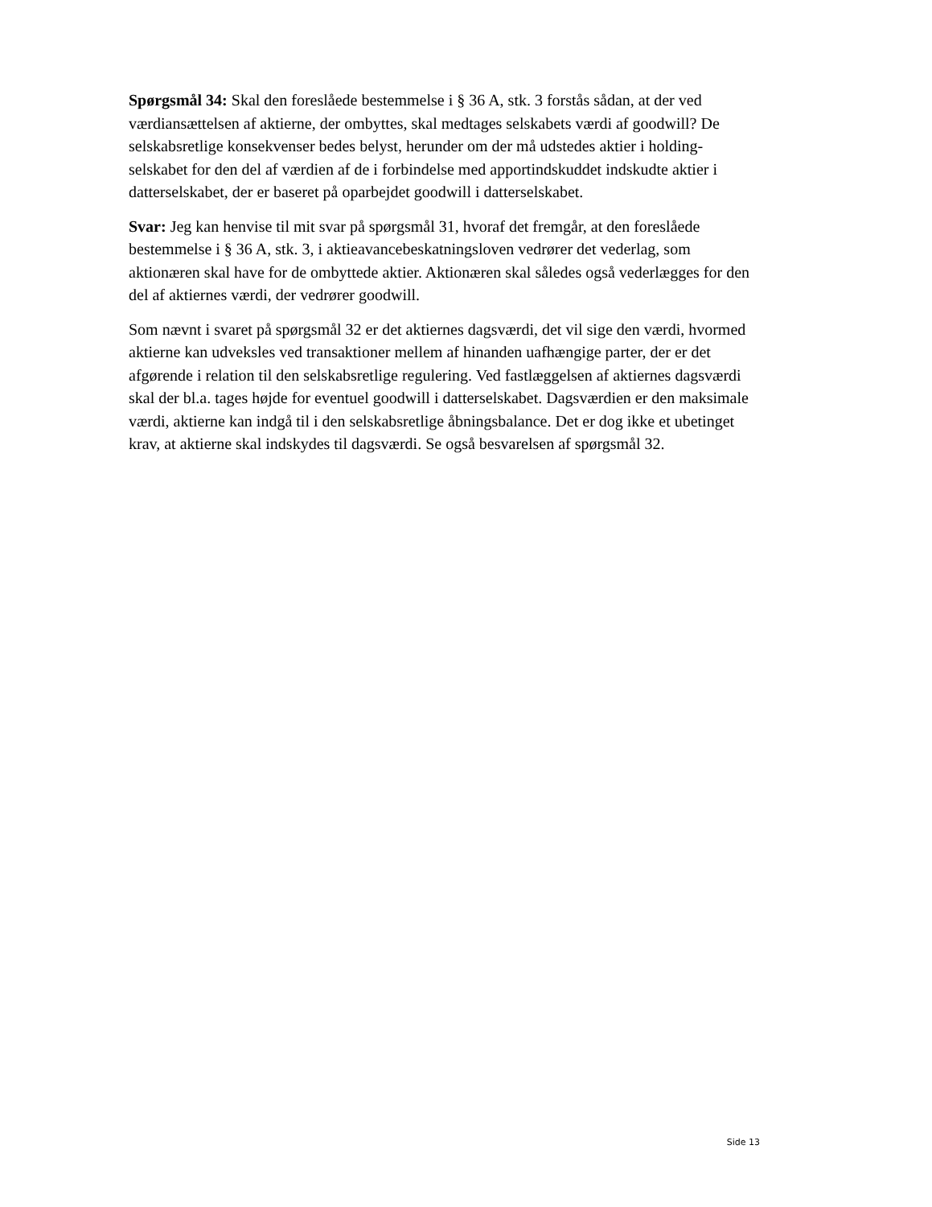Spørgsmål 34: Skal den foreslåede bestemmelse i § 36 A, stk. 3 forstås sådan, at der ved værdiansættelsen af aktierne, der ombyttes, skal medtages selskabets værdi af goodwill? De selskabsretlige konsekvenser bedes belyst, herunder om der må udstedes aktier i holding-selskabet for den del af værdien af de i forbindelse med apportindskuddet indskudte aktier i datterselskabet, der er baseret på oparbejdet goodwill i datterselskabet.
Svar: Jeg kan henvise til mit svar på spørgsmål 31, hvoraf det fremgår, at den foreslåede bestemmelse i § 36 A, stk. 3, i aktieavancebeskatningsloven vedrører det vederlag, som aktionæren skal have for de ombyttede aktier. Aktionæren skal således også vederlægges for den del af aktiernes værdi, der vedrører goodwill.
Som nævnt i svaret på spørgsmål 32 er det aktiernes dagsværdi, det vil sige den værdi, hvormed aktierne kan udveksles ved transaktioner mellem af hinanden uafhængige parter, der er det afgørende i relation til den selskabsretlige regulering. Ved fastlæggelsen af aktiernes dagsværdi skal der bl.a. tages højde for eventuel goodwill i datterselskabet. Dagsværdien er den maksimale værdi, aktierne kan indgå til i den selskabsretlige åbningsbalance. Det er dog ikke et ubetinget krav, at aktierne skal indskydes til dagsværdi. Se også besvarelsen af spørgsmål 32.
Side 13